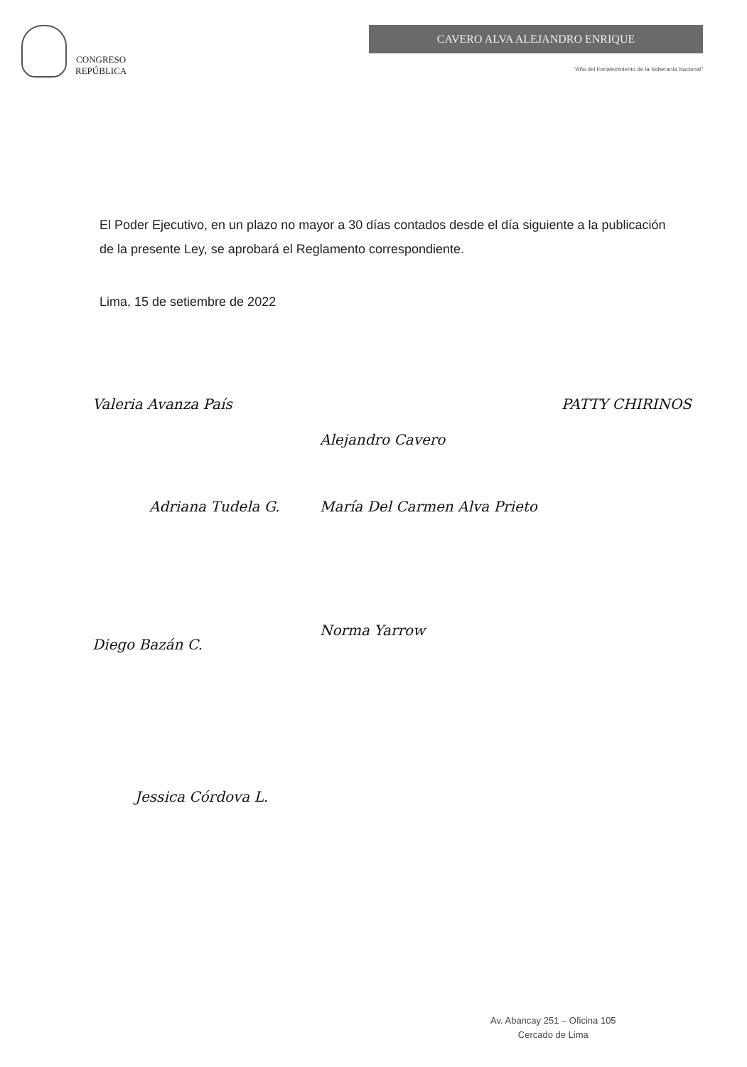CONGRESO
REPÚBLICA
CAVERO ALVA ALEJANDRO ENRIQUE
"Año del Fortalecimiento de la Soberanía Nacional"
El Poder Ejecutivo, en un plazo no mayor a 30 días contados desde el día siguiente a la publicación de la presente Ley, se aprobará el Reglamento correspondiente.
Lima, 15 de setiembre de 2022
Valeria Avanza País
Alejandro Cavero
PATTY CHIRINOS
Adriana Tudela G.
María Del Carmen Alva Prieto
Diego Bazán C.
Norma Yarrow
Jessica Córdova L.
Av. Abancay 251 – Oficina 105
Cercado de Lima